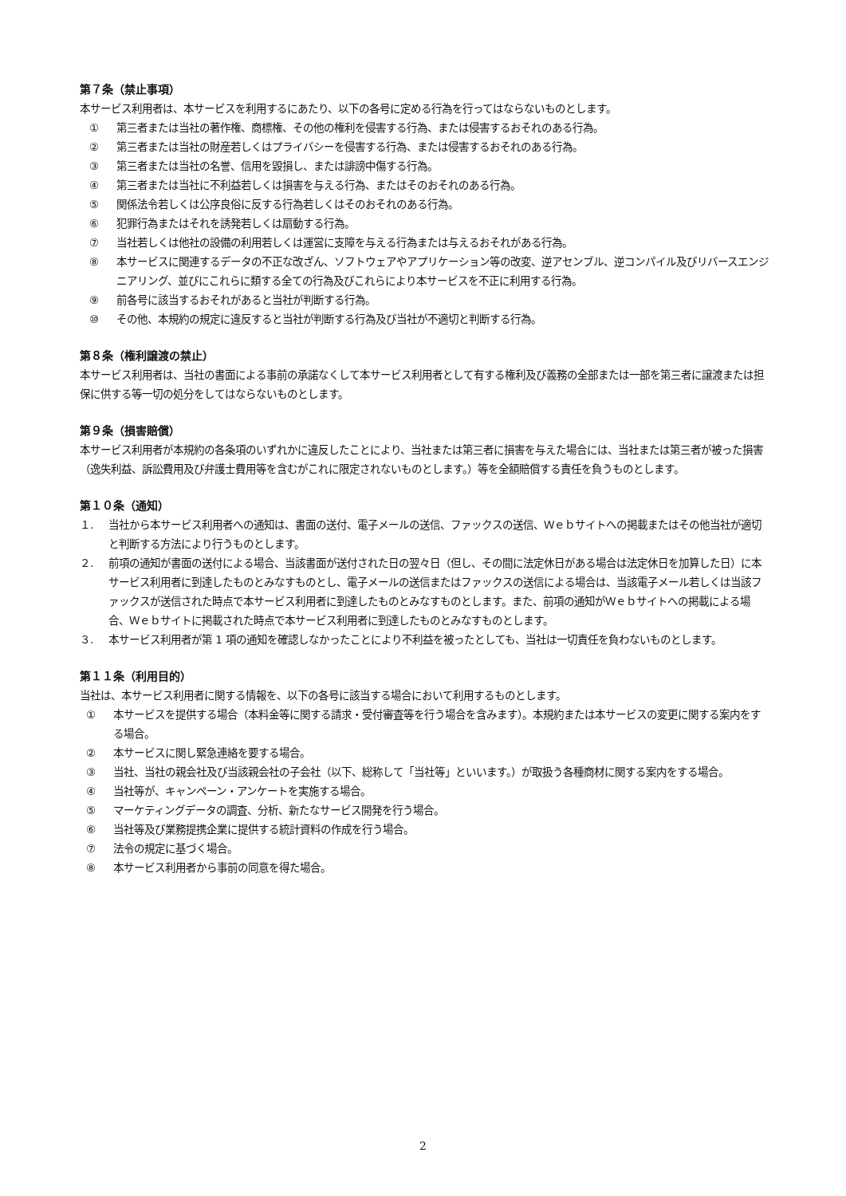第７条（禁止事項）
本サービス利用者は、本サービスを利用するにあたり、以下の各号に定める行為を行ってはならないものとします。
① 第三者または当社の著作権、商標権、その他の権利を侵害する行為、または侵害するおそれのある行為。
② 第三者または当社の財産若しくはプライバシーを侵害する行為、または侵害するおそれのある行為。
③ 第三者または当社の名誉、信用を毀損し、または誹謗中傷する行為。
④ 第三者または当社に不利益若しくは損害を与える行為、またはそのおそれのある行為。
⑤ 関係法令若しくは公序良俗に反する行為若しくはそのおそれのある行為。
⑥ 犯罪行為またはそれを誘発若しくは扇動する行為。
⑦ 当社若しくは他社の設備の利用若しくは運営に支障を与える行為または与えるおそれがある行為。
⑧ 本サービスに関連するデータの不正な改ざん、ソフトウェアやアプリケーション等の改変、逆アセンブル、逆コンパイル及びリバースエンジニアリング、並びにこれらに類する全ての行為及びこれらにより本サービスを不正に利用する行為。
⑨ 前各号に該当するおそれがあると当社が判断する行為。
⑩ その他、本規約の規定に違反すると当社が判断する行為及び当社が不適切と判断する行為。
第８条（権利譲渡の禁止）
本サービス利用者は、当社の書面による事前の承諾なくして本サービス利用者として有する権利及び義務の全部または一部を第三者に譲渡または担保に供する等一切の処分をしてはならないものとします。
第９条（損害賠償）
本サービス利用者が本規約の各条項のいずれかに違反したことにより、当社または第三者に損害を与えた場合には、当社または第三者が被った損害（逸失利益、訴訟費用及び弁護士費用等を含むがこれに限定されないものとします。）等を全額賠償する責任を負うものとします。
第１０条（通知）
１. 当社から本サービス利用者への通知は、書面の送付、電子メールの送信、ファックスの送信、Ｗｅｂサイトへの掲載またはその他当社が適切と判断する方法により行うものとします。
２. 前項の通知が書面の送付による場合、当該書面が送付された日の翌々日（但し、その間に法定休日がある場合は法定休日を加算した日）に本サービス利用者に到達したものとみなすものとし、電子メールの送信またはファックスの送信による場合は、当該電子メール若しくは当該ファックスが送信された時点で本サービス利用者に到達したものとみなすものとします。また、前項の通知がＷｅｂサイトへの掲載による場合、Ｗｅｂサイトに掲載された時点で本サービス利用者に到達したものとみなすものとします。
３. 本サービス利用者が第 1 項の通知を確認しなかったことにより不利益を被ったとしても、当社は一切責任を負わないものとします。
第１１条（利用目的）
当社は、本サービス利用者に関する情報を、以下の各号に該当する場合において利用するものとします。
① 本サービスを提供する場合（本料金等に関する請求・受付審査等を行う場合を含みます）。本規約または本サービスの変更に関する案内をする場合。
② 本サービスに関し緊急連絡を要する場合。
③ 当社、当社の親会社及び当該親会社の子会社（以下、総称して「当社等」といいます。）が取扱う各種商材に関する案内をする場合。
④ 当社等が、キャンペーン・アンケートを実施する場合。
⑤ マーケティングデータの調査、分析、新たなサービス開発を行う場合。
⑥ 当社等及び業務提携企業に提供する統計資料の作成を行う場合。
⑦ 法令の規定に基づく場合。
⑧ 本サービス利用者から事前の同意を得た場合。
2